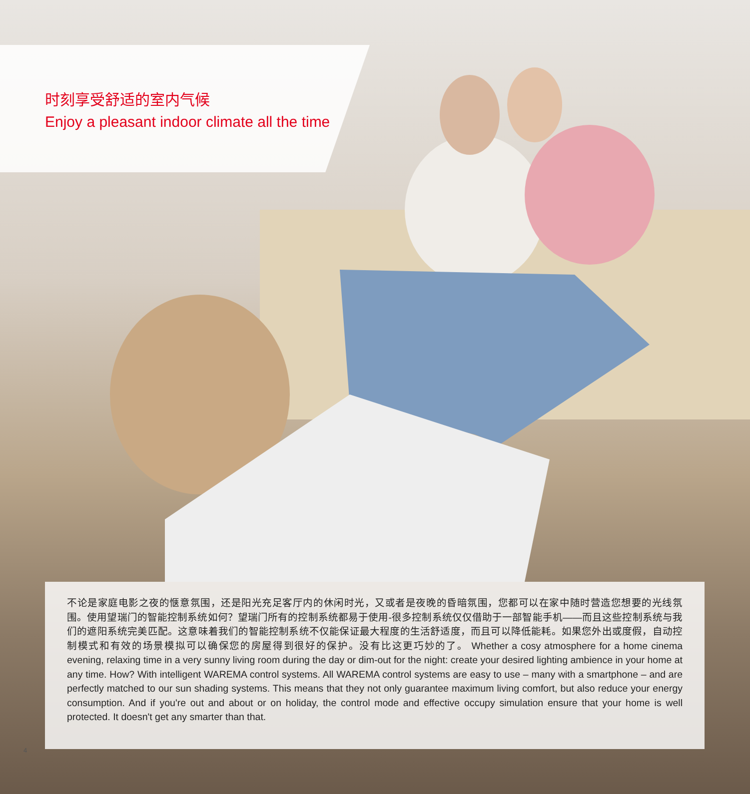时刻享受舒适的室内气候
Enjoy a pleasant indoor climate all the time
不论是家庭电影之夜的惬意氛围，还是阳光充足客厅内的休闲时光，又或者是夜晚的昏暗氛围，您都可以在家中随时营造您想要的光线氛围。使用望瑞门的智能控制系统如何？望瑞门所有的控制系统都易于使用-很多控制系统仅仅借助于一部智能手机——而且这些控制系统与我们的遮阳系统完美匹配。这意味着我们的智能控制系统不仅能保证最大程度的生活舒适度，而且可以降低能耗。如果您外出或度假，自动控制模式和有效的场景模拟可以确保您的房屋得到很好的保护。没有比这更巧妙的了。 Whether a cosy atmosphere for a home cinema evening, relaxing time in a very sunny living room during the day or dim-out for the night: create your desired lighting ambience in your home at any time. How? With intelligent WAREMA control systems. All WAREMA control systems are easy to use – many with a smartphone – and are perfectly matched to our sun shading systems. This means that they not only guarantee maximum living comfort, but also reduce your energy consumption. And if you're out and about or on holiday, the control mode and effective occupy simulation ensure that your home is well protected. It doesn't get any smarter than that.
4